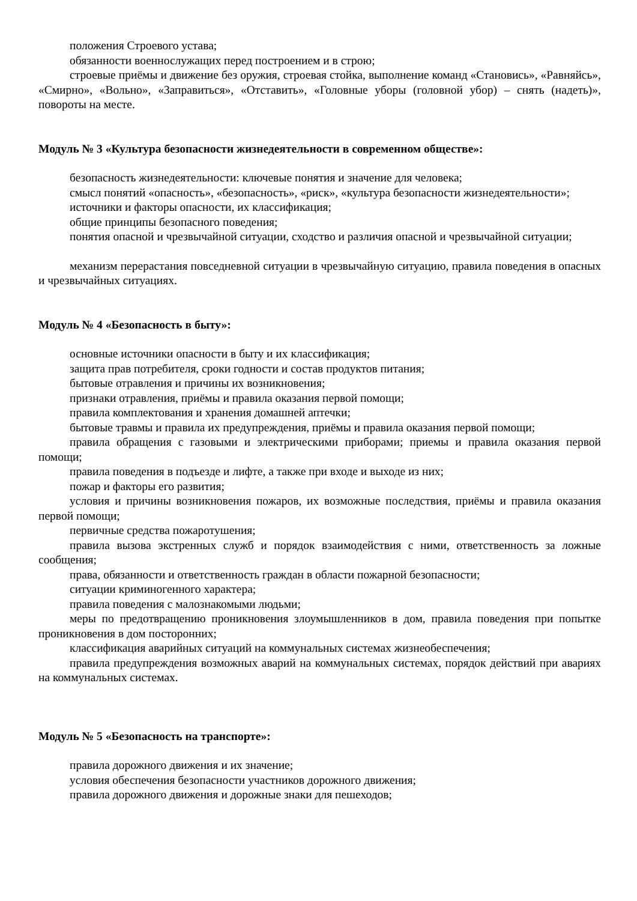положения Строевого устава;
обязанности военнослужащих перед построением и в строю;
строевые приёмы и движение без оружия, строевая стойка, выполнение команд «Становись», «Равняйсь», «Смирно», «Вольно», «Заправиться», «Отставить», «Головные уборы (головной убор) – снять (надеть)», повороты на месте.
Модуль № 3 «Культура безопасности жизнедеятельности в современном обществе»:
безопасность жизнедеятельности: ключевые понятия и значение для человека;
смысл понятий «опасность», «безопасность», «риск», «культура безопасности жизнедеятельности»;
источники и факторы опасности, их классификация;
общие принципы безопасного поведения;
понятия опасной и чрезвычайной ситуации, сходство и различия опасной и чрезвычайной ситуации;
механизм перерастания повседневной ситуации в чрезвычайную ситуацию, правила поведения в опасных и чрезвычайных ситуациях.
Модуль № 4 «Безопасность в быту»:
основные источники опасности в быту и их классификация;
защита прав потребителя, сроки годности и состав продуктов питания;
бытовые отравления и причины их возникновения;
признаки отравления, приёмы и правила оказания первой помощи;
правила комплектования и хранения домашней аптечки;
бытовые травмы и правила их предупреждения, приёмы и правила оказания первой помощи;
правила обращения с газовыми и электрическими приборами; приемы и правила оказания первой помощи;
правила поведения в подъезде и лифте, а также при входе и выходе из них;
пожар и факторы его развития;
условия и причины возникновения пожаров, их возможные последствия, приёмы и правила оказания первой помощи;
первичные средства пожаротушения;
правила вызова экстренных служб и порядок взаимодействия с ними, ответственность за ложные сообщения;
права, обязанности и ответственность граждан в области пожарной безопасности;
ситуации криминогенного характера;
правила поведения с малознакомыми людьми;
меры по предотвращению проникновения злоумышленников в дом, правила поведения при попытке проникновения в дом посторонних;
классификация аварийных ситуаций на коммунальных системах жизнеобеспечения;
правила предупреждения возможных аварий на коммунальных системах, порядок действий при авариях на коммунальных системах.
Модуль № 5 «Безопасность на транспорте»:
правила дорожного движения и их значение;
условия обеспечения безопасности участников дорожного движения;
правила дорожного движения и дорожные знаки для пешеходов;